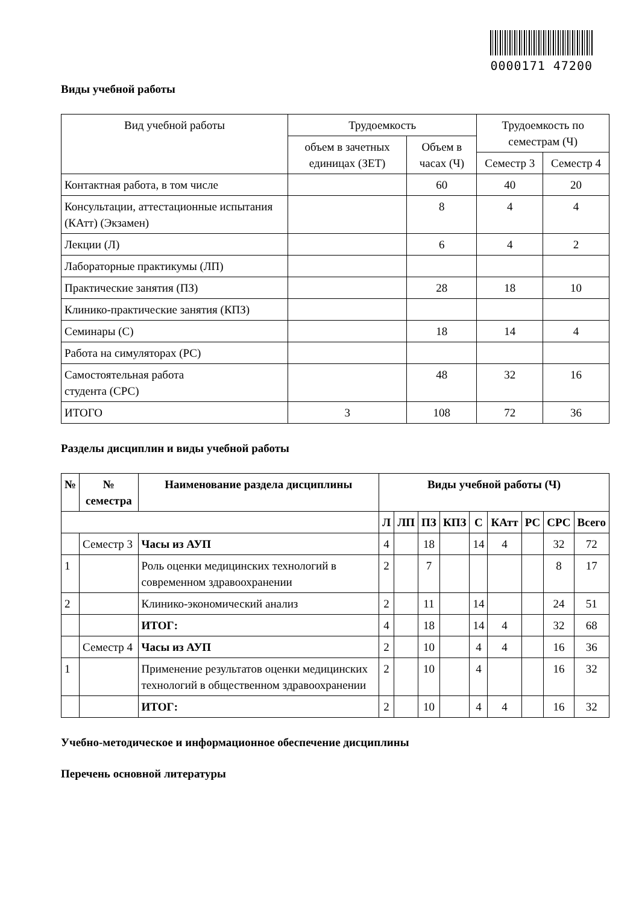0000171 47200
Виды учебной работы
| Вид учебной работы | Трудоемкость | | Трудоемкость по семестрам (Ч) | |
| | объем в зачетных единицах (ЗЕТ) | Объем в часах (Ч) | | |
| | | | Семестр 3 | Семестр 4 |
| Контактная работа, в том числе | | 60 | 40 | 20 |
| Консультации, аттестационные испытания (КАтт) (Экзамен) | | 8 | 4 | 4 |
| Лекции (Л) | | 6 | 4 | 2 |
| Лабораторные практикумы (ЛП) | | | | |
| Практические занятия (ПЗ) | | 28 | 18 | 10 |
| Клинико-практические занятия (КПЗ) | | | | |
| Семинары (С) | | 18 | 14 | 4 |
| Работа на симуляторах (РС) | | | | |
| Самостоятельная работа студента (СРС) | | 48 | 32 | 16 |
| ИТОГО | 3 | 108 | 72 | 36 |
Разделы дисциплин и виды учебной работы
| № | № семестра | Наименование раздела дисциплины | Виды учебной работы (Ч) | | | | | | | | |
| --- | --- | --- | --- | --- | --- | --- | --- | --- | --- | --- | --- |
| | | | Л | ЛП | ПЗ | КПЗ | С | КАтт | РС | СРС | Всего |
| | Семестр 3 | Часы из АУП | 4 | | 18 | | 14 | 4 | | 32 | 72 |
| 1 | | Роль оценки медицинских технологий в современном здравоохранении | 2 | | 7 | | | | | 8 | 17 |
| 2 | | Клинико-экономический анализ | 2 | | 11 | | 14 | | | 24 | 51 |
| | | ИТОГ: | 4 | | 18 | | 14 | 4 | | 32 | 68 |
| | Семестр 4 | Часы из АУП | 2 | | 10 | | 4 | 4 | | 16 | 36 |
| 1 | | Применение результатов оценки медицинских технологий в общественном здравоохранении | 2 | | 10 | | 4 | | | 16 | 32 |
| | | ИТОГ: | 2 | | 10 | | 4 | 4 | | 16 | 32 |
Учебно-методическое и информационное обеспечение дисциплины
Перечень основной литературы